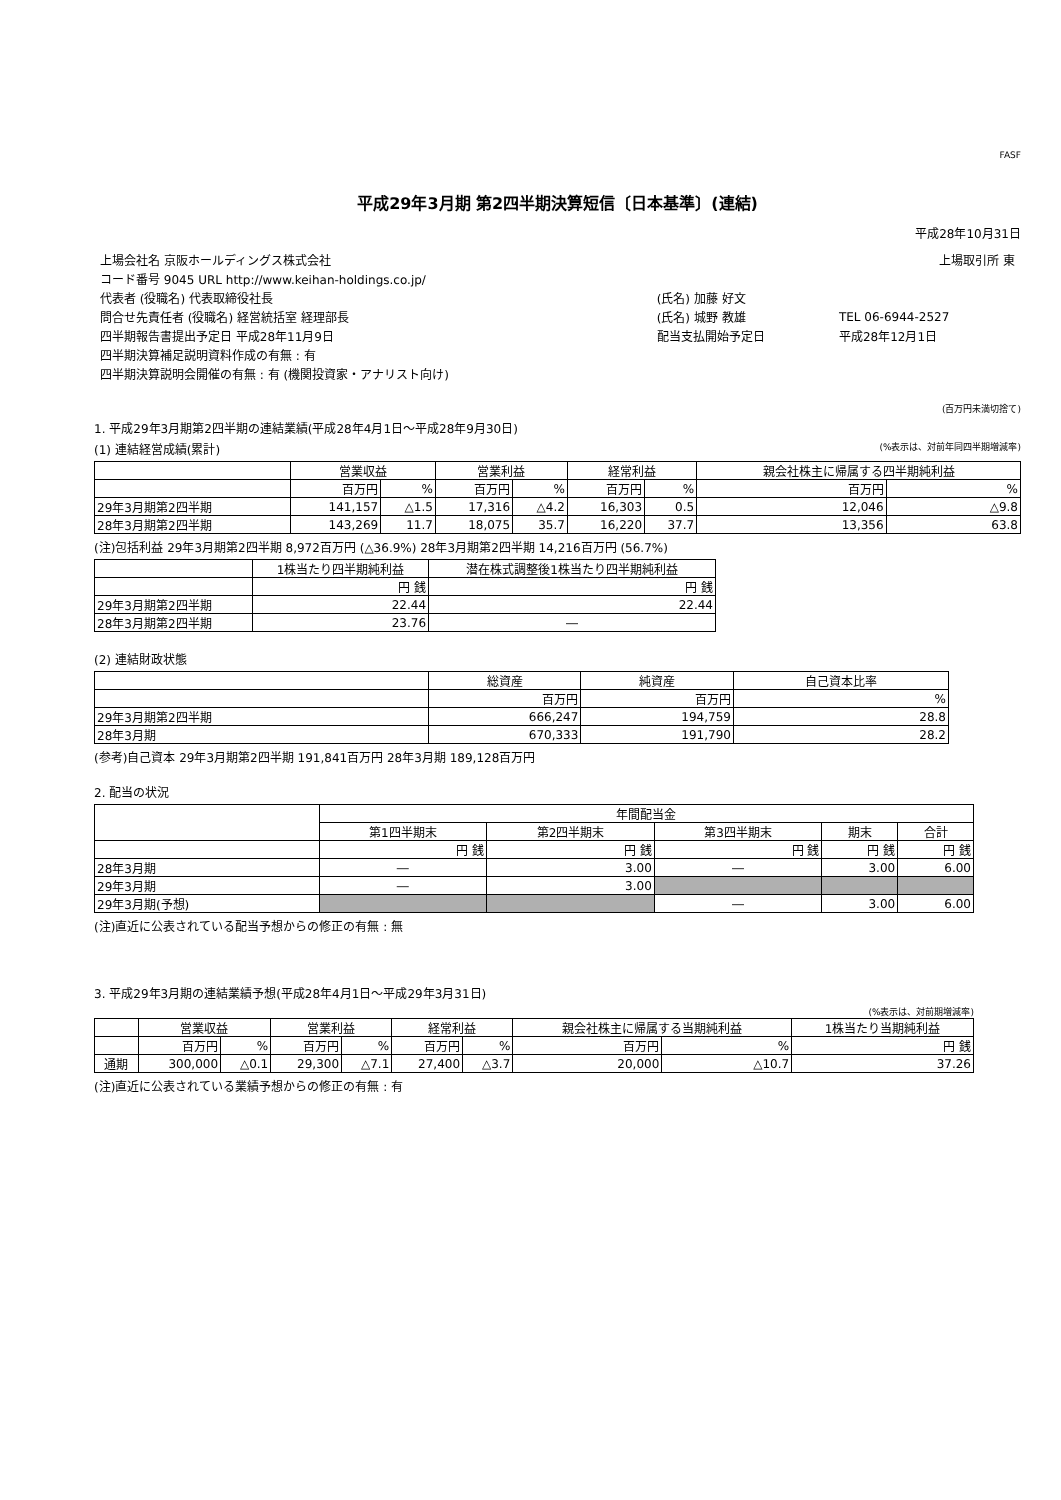FASF
平成29年3月期 第2四半期決算短信〔日本基準〕(連結)
平成28年10月31日
| 上場会社名 京阪ホールディングス株式会社 | | 上場取引所 東 |
| コード番号 9045 URL http://www.keihan-holdings.co.jp/ | | |
| 代表者 (役職名) 代表取締役社長 | (氏名) 加藤 好文 | |
| 問合せ先責任者 (役職名) 経営統括室 経理部長 | (氏名) 城野 教雄 | TEL 06-6944-2527 |
| 四半期報告書提出予定日 平成28年11月9日 | 配当支払開始予定日 | 平成28年12月1日 |
| 四半期決算補足説明資料作成の有無 : 有 | | |
| 四半期決算説明会開催の有無 : 有 (機関投資家・アナリスト向け) | | |
(百万円未満切捨て)
1. 平成29年3月期第2四半期の連結業績(平成28年4月1日～平成28年9月30日)
(1) 連結経営成績(累計) (%表示は、対前年同四半期増減率)
| | 営業収益 | | 営業利益 | | 経常利益 | | 親会社株主に帰属する四半期純利益 | |
| --- | --- | --- | --- | --- | --- | --- | --- | --- |
| | 百万円 | % | 百万円 | % | 百万円 | % | 百万円 | % |
| 29年3月期第2四半期 | 141,157 | △1.5 | 17,316 | △4.2 | 16,303 | 0.5 | 12,046 | △9.8 |
| 28年3月期第2四半期 | 143,269 | 11.7 | 18,075 | 35.7 | 16,220 | 37.7 | 13,356 | 63.8 |
(注)包括利益 29年3月期第2四半期 8,972百万円 (△36.9%) 28年3月期第2四半期 14,216百万円 (56.7%)
| | 1株当たり四半期純利益 | 潜在株式調整後1株当たり四半期純利益 |
| --- | --- | --- |
| | 円 銭 | 円 銭 |
| 29年3月期第2四半期 | 22.44 | 22.44 |
| 28年3月期第2四半期 | 23.76 | ― |
(2) 連結財政状態
| | 総資産 | 純資産 | 自己資本比率 |
| --- | --- | --- | --- |
| | 百万円 | 百万円 | % |
| 29年3月期第2四半期 | 666,247 | 194,759 | 28.8 |
| 28年3月期 | 670,333 | 191,790 | 28.2 |
(参考)自己資本 29年3月期第2四半期 191,841百万円 28年3月期 189,128百万円
2. 配当の状況
| | 年間配当金 | | | | |
| --- | --- | --- | --- | --- | --- |
| | 第1四半期末 | 第2四半期末 | 第3四半期末 | 期末 | 合計 |
| | 円 銭 | 円 銭 | 円 銭 | 円 銭 | 円 銭 |
| 28年3月期 | ― | 3.00 | ― | 3.00 | 6.00 |
| 29年3月期 | ― | 3.00 | | | |
| 29年3月期(予想) | | | ― | 3.00 | 6.00 |
(注)直近に公表されている配当予想からの修正の有無 : 無
3. 平成29年3月期の連結業績予想(平成28年4月1日～平成29年3月31日)
(%表示は、対前期増減率)
| | 営業収益 | | 営業利益 | | 経常利益 | | 親会社株主に帰属する当期純利益 | | 1株当たり当期純利益 |
| --- | --- | --- | --- | --- | --- | --- | --- | --- | --- |
| | 百万円 | % | 百万円 | % | 百万円 | % | 百万円 | % | 円 銭 |
| 通期 | 300,000 | △0.1 | 29,300 | △7.1 | 27,400 | △3.7 | 20,000 | △10.7 | 37.26 |
(注)直近に公表されている業績予想からの修正の有無 : 有